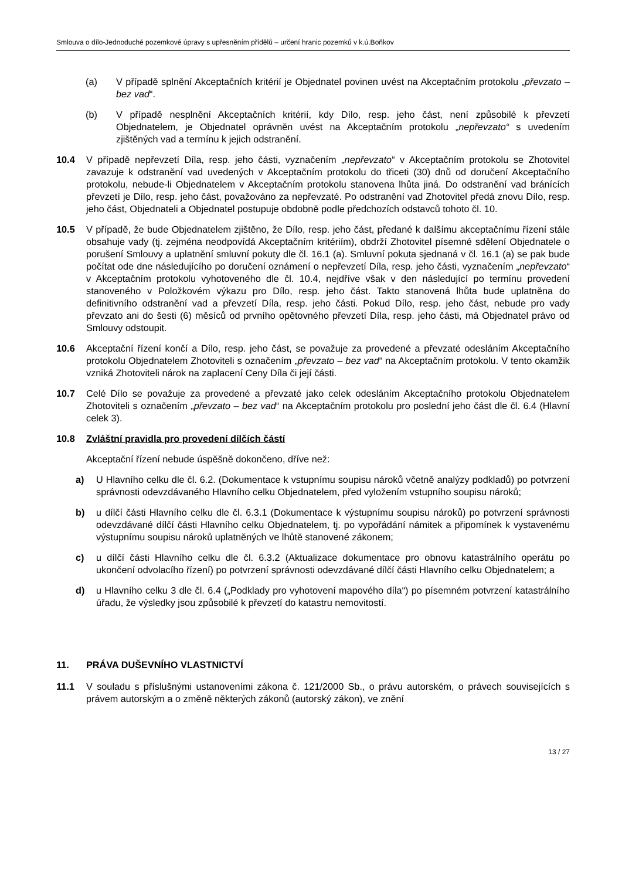Smlouva o dílo-Jednoduché pozemkové úpravy s upřesněním přídělů – určení hranic pozemků v k.ú.Boňkov
(a) V případě splnění Akceptačních kritérií je Objednatel povinen uvést na Akceptačním protokolu „převzato – bez vad“.
(b) V případě nesplnění Akceptačních kritérií, kdy Dílo, resp. jeho část, není způsobilé k převzetí Objednatelem, je Objednatel oprávněn uvést na Akceptačním protokolu „nepřevzato“ s uvedením zjištěných vad a termínu k jejich odstranění.
10.4 V případě nepřevzetí Díla, resp. jeho části, vyznačením „nepřevzato“ v Akceptačním protokolu se Zhotovitel zavazuje k odstranění vad uvedených v Akceptačním protokolu do třiceti (30) dnů od doručení Akceptačního protokolu, nebude-li Objednatelem v Akceptačním protokolu stanovena lhůta jiná. Do odstranění vad bránících převzetí je Dílo, resp. jeho část, považováno za nepřevzaté. Po odstranění vad Zhotovitel předá znovu Dílo, resp. jeho část, Objednateli a Objednatel postupuje obdobně podle předchozích odstavců tohoto čl. 10.
10.5 V případě, že bude Objednatelem zjištěno, že Dílo, resp. jeho část, předané k dalšímu akceptačnímu řízení stále obsahuje vady (tj. zejména neodpovídá Akceptačním kritériím), obdrží Zhotovitel písemné sdělení Objednatele o porušení Smlouvy a uplatnění smluvní pokuty dle čl. 16.1 (a). Smluvní pokuta sjednaná v čl. 16.1 (a) se pak bude počítat ode dne následujícího po doručení oznámení o nepřevzetí Díla, resp. jeho části, vyznačením „nepřevzato“ v Akceptačním protokolu vyhotoveného dle čl. 10.4, nejdříve však v den následující po termínu provedení stanoveného v Položkovém výkazu pro Dílo, resp. jeho část. Takto stanovená lhůta bude uplatněna do definitivního odstranění vad a převzetí Díla, resp. jeho části. Pokud Dílo, resp. jeho část, nebude pro vady převzato ani do šesti (6) měsíců od prvního opětovného převzetí Díla, resp. jeho části, má Objednatel právo od Smlouvy odstoupit.
10.6 Akceptační řízení končí a Dílo, resp. jeho část, se považuje za provedené a převzaté odesláním Akceptačního protokolu Objednatelem Zhotoviteli s označením „převzato – bez vad“ na Akceptačním protokolu. V tento okamžik vzniká Zhotoviteli nárok na zaplacení Ceny Díla či její části.
10.7 Celé Dílo se považuje za provedené a převzaté jako celek odesláním Akceptačního protokolu Objednatelem Zhotoviteli s označením „převzato – bez vad“ na Akceptačním protokolu pro poslední jeho část dle čl. 6.4 (Hlavní celek 3).
10.8 Zvláštní pravidla pro provedení dílčích částí
Akceptační řízení nebude úspěšně dokončeno, dříve než:
a) U Hlavního celku dle čl. 6.2. (Dokumentace k vstupnímu soupisu nároků včetně analýzy podkladů) po potvrzení správnosti odevzdávaného Hlavního celku Objednatelem, před vyložením vstupního soupisu nároků;
b) u dílčí části Hlavního celku dle čl. 6.3.1 (Dokumentace k výstupnímu soupisu nároků) po potvrzení správnosti odevzdávané dílčí části Hlavního celku Objednatelem, tj. po vypořádání námitek a připomínek k vystavenému výstupnímu soupisu nároků uplatněných ve lhůtě stanovené zákonem;
c) u dílčí části Hlavního celku dle čl. 6.3.2 (Aktualizace dokumentace pro obnovu katastrálního operátu po ukončení odvolacího řízení) po potvrzení správnosti odevzdávané dílčí části Hlavního celku Objednatelem; a
d) u Hlavního celku 3 dle čl. 6.4 („Podklady pro vyhotovení mapového díla“) po písemném potvrzení katastrálního úřadu, že výsledky jsou způsobilé k převzetí do katastru nemovitostí.
11. PRÁVA DUŠEVNÍHO VLASTNICTVÍ
11.1 V souladu s příslušnými ustanoveními zákona č. 121/2000 Sb., o právu autorském, o právech souvisejících s právem autorským a o změně některých zákonů (autorský zákon), ve znění
13 / 27